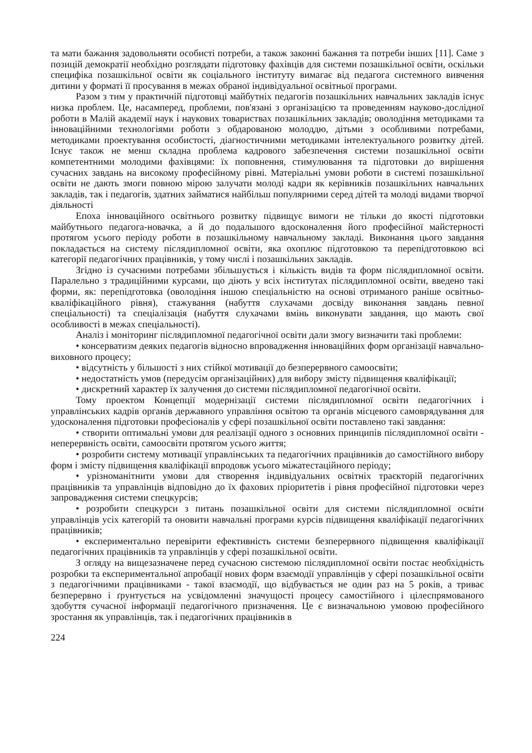та мати бажання задовольняти особисті потреби, а також законні бажання та потреби інших [11]. Саме з позицій демократії необхідно розглядати підготовку фахівців для системи позашкільної освіти, оскільки специфіка позашкільної освіти як соціального інституту вимагає від педагога системного вивчення дитини у форматі її просування в межах обраної індивідуальної освітньої програми.
Разом з тим у практичній підготовці майбутніх педагогів позашкільних навчальних закладів існує низка проблем. Це, насамперед, проблеми, пов'язані з організацією та проведенням науково-дослідної роботи в Малій академії наук і наукових товариствах позашкільних закладів; оволодіння методиками та інноваційними технологіями роботи з обдарованою молоддю, дітьми з особливими потребами, методиками проектування особистості, діагностичними методиками інтелектуального розвитку дітей. Існує також не менш складна проблема кадрового забезпечення системи позашкільної освіти компетентними молодими фахівцями: їх поповнення, стимулювання та підготовки до вирішення сучасних завдань на високому професійному рівні. Матеріальні умови роботи в системі позашкільної освіти не дають змоги повною мірою залучати молоді кадри як керівників позашкільних навчальних закладів, так і педагогів, здатних займатися найбільш популярними серед дітей та молоді видами творчої діяльності
Епоха інноваційного освітнього розвитку підвищує вимоги не тільки до якості підготовки майбутнього педагога-новачка, а й до подальшого вдосконалення його професійної майстерності протягом усього періоду роботи в позашкільному навчальному закладі. Виконання цього завдання покладається на систему післядипломної освіти, яка охоплює підготовкою та перепідготовкою всі категорії педагогічних працівників, у тому числі і позашкільних закладів.
Згідно із сучасними потребами збільшується і кількість видів та форм післядипломної освіти. Паралельно з традиційними курсами, що діють у всіх інститутах післядипломної освіти, введено такі форми, як: перепідготовка (оволодіння іншою спеціальністю на основі отриманого раніше освітньо-кваліфікаційного рівня), стажування (набуття слухачами досвіду виконання завдань певної спеціальності) та спеціалізація (набуття слухачами вмінь виконувати завдання, що мають свої особливості в межах спеціальності).
Аналіз і моніторинг післядипломної педагогічної освіти дали змогу визначити такі проблеми:
• консерватизм деяких педагогів відносно впровадження інноваційних форм організації навчально-виховного процесу;
• відсутність у більшості з них стійкої мотивації до безперервного самоосвіти;
• недостатність умов (передусім організаційних) для вибору змісту підвищення кваліфікації;
• дискретний характер їх залучення до системи післядипломної педагогічної освіти.
Тому проектом Концепції модернізації системи післядипломної освіти педагогічних і управлінських кадрів органів державного управління освітою та органів місцевого самоврядування для удосконалення підготовки професіоналів у сфері позашкільної освіти поставлено такі завдання:
• створити оптимальні умови для реалізації одного з основних принципів післядипломної освіти - неперервність освіти, самоосвіти протягом усього життя;
• розробити систему мотивації управлінських та педагогічних працівників до самостійного вибору форм і змісту підвищення кваліфікації впродовж усього міжатестаційного періоду;
• урізноманітнити умови для створення індивідуальних освітніх траєкторій педагогічних працівників та управлінців відповідно до їх фахових пріоритетів і рівня професійної підготовки через запровадження системи спецкурсів;
• розробити спецкурси з питань позашкільної освіти для системи післядипломної освіти управлінців усіх категорій та оновити навчальні програми курсів підвищення кваліфікації педагогічних працівників;
• експериментально перевірити ефективність системи безперервного підвищення кваліфікації педагогічних працівників та управлінців у сфері позашкільної освіти.
З огляду на вищезазначене перед сучасною системою післядипломної освіти постає необхідність розробки та експериментальної апробації нових форм взаємодії управлінців у сфері позашкільної освіти з педагогічними працівниками - такої взаємодії, що відбувається не один раз на 5 років, а триває безперервно і ґрунтується на усвідомленні значущості процесу самостійного і цілеспрямованого здобуття сучасної інформації педагогічного призначення. Це є визначальною умовою професійного зростання як управлінців, так і педагогічних працівників в
224